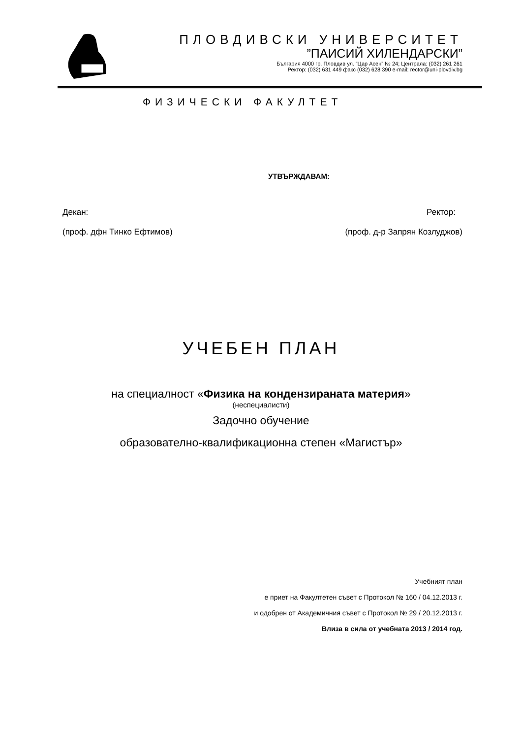ПЛОВДИВСКИ УНИВЕРСИТЕТ
”ПАИСИЙ ХИЛЕНДАРСКИ”
България 4000 гр. Пловдив ул. “Цар Асен” № 24; Централа: (032) 261 261
Ректор: (032) 631 449 факс (032) 628 390 e-mail: rector@uni-plovdiv.bg
ФИЗИЧЕСКИ ФАКУЛТЕТ
УТВЪРЖДАВАМ:
Декан: Ректор:
(проф. дфн Тинко Ефтимов) (проф. д-р Запрян Козлуджов)
УЧЕБЕН ПЛАН
на специалност «Физика на кондензираната материя»
(неспециалисти)
Задочно обучение
образователно-квалификационна степен «Магистър»
Учебният план
е приет на Факултетен съвет с Протокол № 160 / 04.12.2013 г.
и одобрен от Академичния съвет с Протокол № 29 / 20.12.2013 г.
Влиза в сила от учебната 2013 / 2014 год.